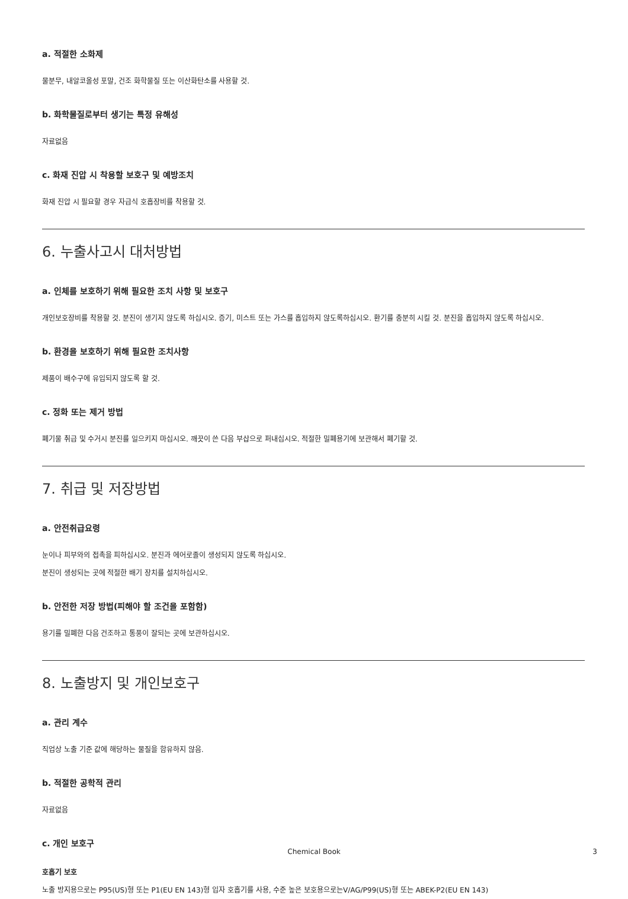a. 적절한 소화제
물분무, 내알코올성 포말, 건조 화학물질 또는 이산화탄소를 사용할 것.
b. 화학물질로부터 생기는 특정 유해성
자료없음
c. 화재 진압 시 착용할 보호구 및 예방조치
화재 진압 시 필요할 경우 자급식 호흡장비를 착용할 것.
6. 누출사고시 대처방법
a. 인체를 보호하기 위해 필요한 조치 사항 및 보호구
개인보호장비를 착용할 것. 분진이 생기지 않도록 하십시오. 증기, 미스트 또는 가스를 흡입하지 않도록하십시오. 환기를 충분히 시킬 것. 분진을 흡입하지 않도록 하십시오.
b. 환경을 보호하기 위해 필요한 조치사항
제품이 배수구에 유입되지 않도록 할 것.
c. 정화 또는 제거 방법
폐기물 취급 및 수거시 분진를 일으키지 마십시오. 깨끗이 쓴 다음 부삽으로 퍼내십시오. 적절한 밀폐용기에 보관해서 폐기할 것.
7. 취급 및 저장방법
a. 안전취급요령
눈이나 피부와의 접촉을 피하십시오. 분진과 에어로졸이 생성되지 않도록 하십시오.
분진이 생성되는 곳에 적절한 배기 장치를 설치하십시오.
b. 안전한 저장 방법(피해야 할 조건을 포함함)
용기를 밀폐한 다음 건조하고 통풍이 잘되는 곳에 보관하십시오.
8. 노출방지 및 개인보호구
a. 관리 계수
직업상 노출 기준 값에 해당하는 물질을 함유하지 않음.
b. 적절한 공학적 관리
자료없음
c. 개인 보호구
호흡기 보호
노출 방지용으로는 P95(US)형 또는 P1(EU EN 143)형 입자 호흡기를 사용, 수준 높은 보호용으로는V/AG/P99(US)형 또는 ABEK-P2(EU EN 143)
Chemical Book 3